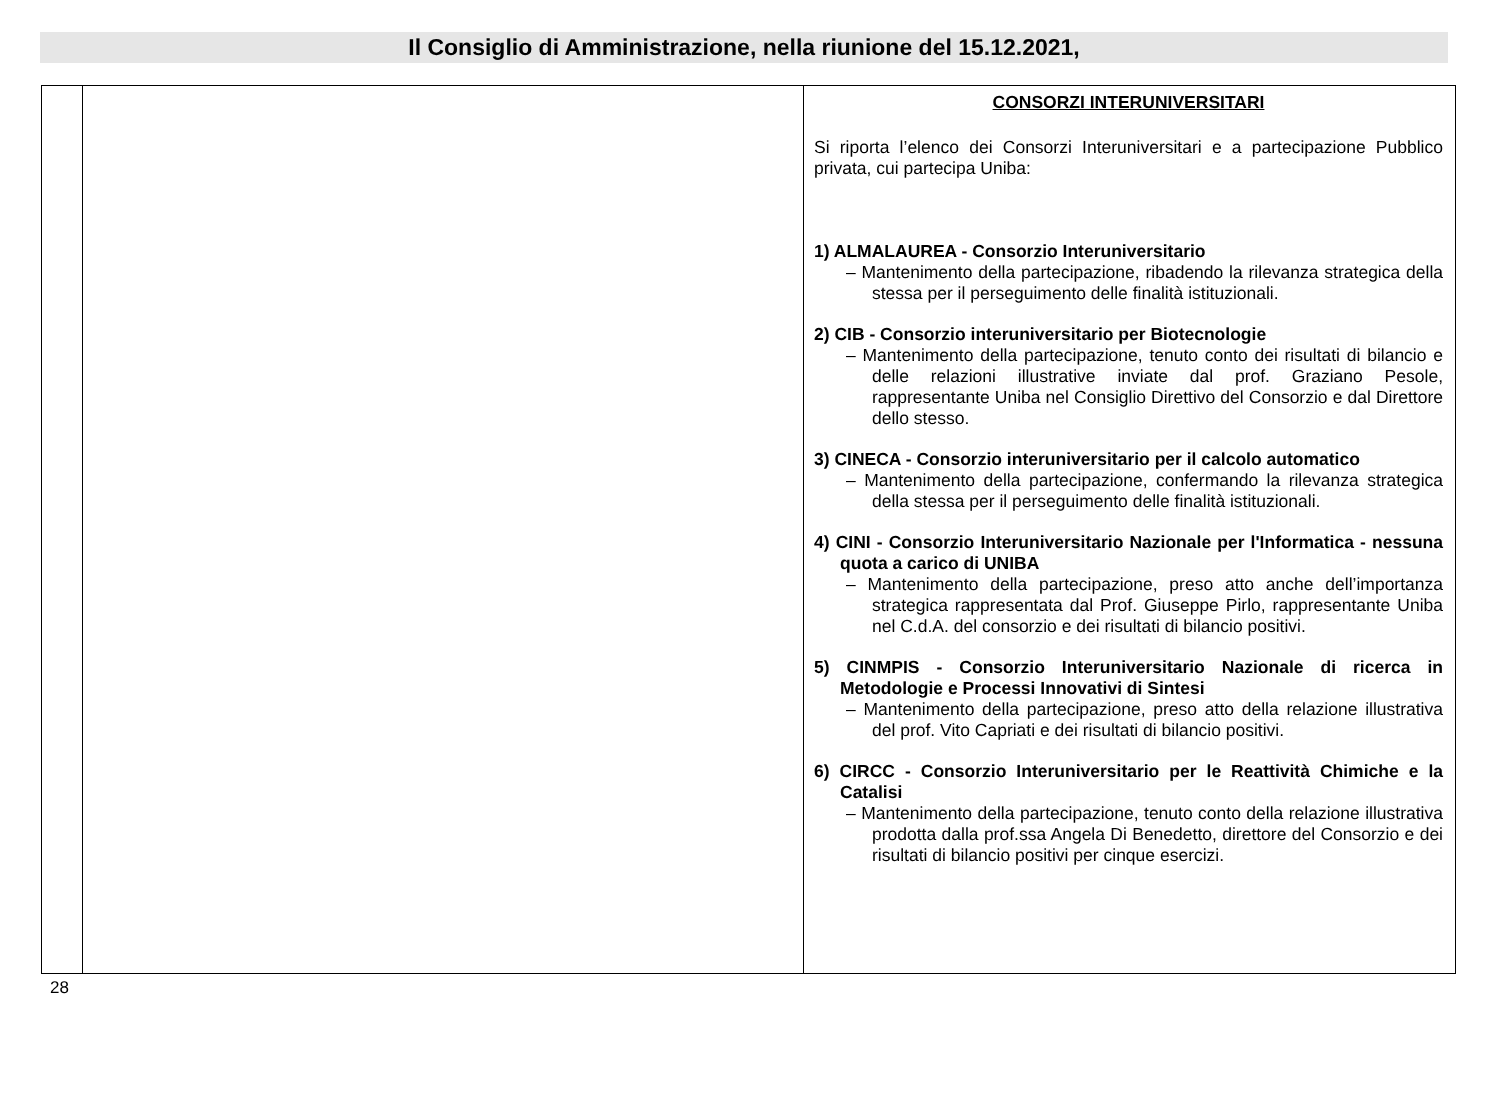Il Consiglio di Amministrazione, nella riunione del 15.12.2021,
| | | CONSORZI INTERUNIVERSITARI Si riporta l’elenco dei Consorzi Interuniversitari e a partecipazione Pubblico privata, cui partecipa Uniba: 1) ALMALAUREA - Consorzio Interuniversitario – Mantenimento della partecipazione, ribadendo la rilevanza strategica della stessa per il perseguimento delle finalità istituzionali. 2) CIB - Consorzio interuniversitario per Biotecnologie – Mantenimento della partecipazione, tenuto conto dei risultati di bilancio e delle relazioni illustrative inviate dal prof. Graziano Pesole, rappresentante Uniba nel Consiglio Direttivo del Consorzio e dal Direttore dello stesso. 3) CINECA - Consorzio interuniversitario per il calcolo automatico – Mantenimento della partecipazione, confermando la rilevanza strategica della stessa per il perseguimento delle finalità istituzionali. 4) CINI - Consorzio Interuniversitario Nazionale per l'Informatica - nessuna quota a carico di UNIBA – Mantenimento della partecipazione, preso atto anche dell’importanza strategica rappresentata dal Prof. Giuseppe Pirlo, rappresentante Uniba nel C.d.A. del consorzio e dei risultati di bilancio positivi. 5) CINMPIS - Consorzio Interuniversitario Nazionale di ricerca in Metodologie e Processi Innovativi di Sintesi – Mantenimento della partecipazione, preso atto della relazione illustrativa del prof. Vito Capriati e dei risultati di bilancio positivi. 6) CIRCC - Consorzio Interuniversitario per le Reattività Chimiche e la Catalisi – Mantenimento della partecipazione, tenuto conto della relazione illustrativa prodotta dalla prof.ssa Angela Di Benedetto, direttore del Consorzio e dei risultati di bilancio positivi per cinque esercizi. |
28